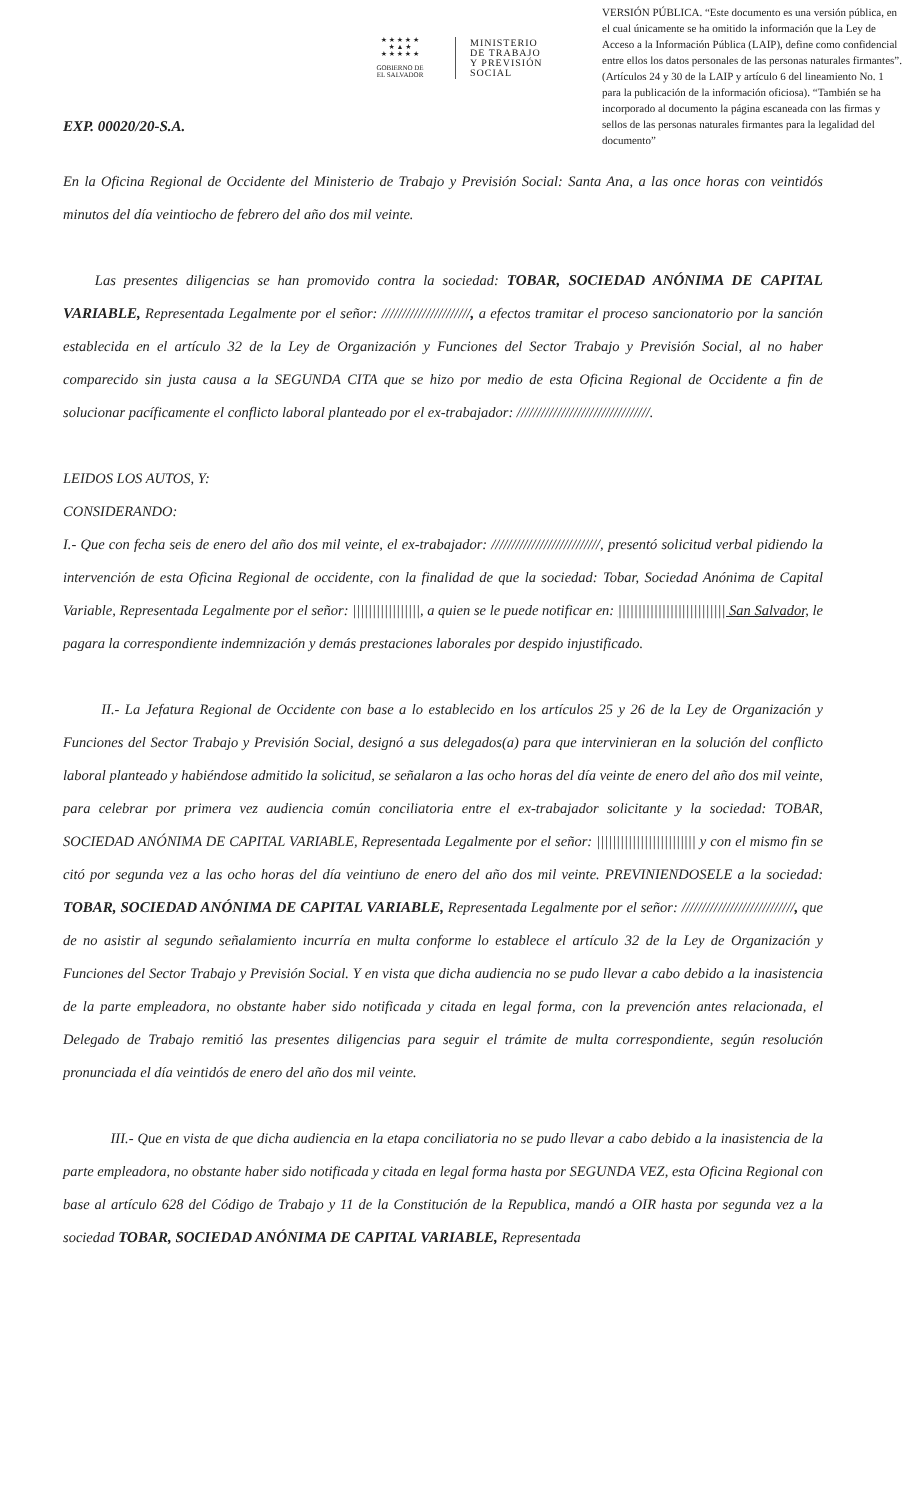VERSIÓN PÚBLICA. “Este documento es una versión pública, en el cual únicamente se ha omitido la información que la Ley de Acceso a la Información Pública (LAIP), define como confidencial entre ellos los datos personales de las personas naturales firmantes”. (Artículos 24 y 30 de la LAIP y artículo 6 del lineamiento No. 1 para la publicación de la información oficiosa). “También se ha incorporado al documento la página escaneada con las firmas y sellos de las personas naturales firmantes para la legalidad del documento”
★ ★ ★ ★ ★
★ ▲ ★
★ ★ ★ ★ ★
GOBIERNO DE
EL SALVADOR
MINISTERIO
DE TRABAJO
Y PREVISIÓN
SOCIAL
EXP. 00020/20-S.A.
En la Oficina Regional de Occidente del Ministerio de Trabajo y Previsión Social: Santa Ana, a las once horas con veintidós minutos del día veintiocho de febrero del año dos mil veinte.
Las presentes diligencias se han promovido contra la sociedad: TOBAR, SOCIEDAD ANÓNIMA DE CAPITAL VARIABLE, Representada Legalmente por el señor: //////////////////////, a efectos tramitar el proceso sancionatorio por la sanción establecida en el artículo 32 de la Ley de Organización y Funciones del Sector Trabajo y Previsión Social, al no haber comparecido sin justa causa a la SEGUNDA CITA que se hizo por medio de esta Oficina Regional de Occidente a fin de solucionar pacíficamente el conflicto laboral planteado por el ex-trabajador: /////////////////////////////////.
LEIDOS LOS AUTOS, Y:
CONSIDERANDO:
I.- Que con fecha seis de enero del año dos mil veinte, el ex-trabajador: ///////////////////////////, presentó solicitud verbal pidiendo la intervención de esta Oficina Regional de occidente, con la finalidad de que la sociedad: Tobar, Sociedad Anónima de Capital Variable, Representada Legalmente por el señor: |||||||||||||||||, a quien se le puede notificar en: ||||||||||||||||||||||||||| San Salvador, le pagara la correspondiente indemnización y demás prestaciones laborales por despido injustificado.
II.- La Jefatura Regional de Occidente con base a lo establecido en los artículos 25 y 26 de la Ley de Organización y Funciones del Sector Trabajo y Previsión Social, designó a sus delegados(a) para que intervinieran en la solución del conflicto laboral planteado y habiéndose admitido la solicitud, se señalaron a las ocho horas del día veinte de enero del año dos mil veinte, para celebrar por primera vez audiencia común conciliatoria entre el ex-trabajador solicitante y la sociedad: TOBAR, SOCIEDAD ANÓNIMA DE CAPITAL VARIABLE, Representada Legalmente por el señor: ||||||||||||||||||||||||| y con el mismo fin se citó por segunda vez a las ocho horas del día veintiuno de enero del año dos mil veinte. PREVINIENDOSELE a la sociedad: TOBAR, SOCIEDAD ANÓNIMA DE CAPITAL VARIABLE, Representada Legalmente por el señor: ////////////////////////////, que de no asistir al segundo señalamiento incurría en multa conforme lo establece el artículo 32 de la Ley de Organización y Funciones del Sector Trabajo y Previsión Social. Y en vista que dicha audiencia no se pudo llevar a cabo debido a la inasistencia de la parte empleadora, no obstante haber sido notificada y citada en legal forma, con la prevención antes relacionada, el Delegado de Trabajo remitió las presentes diligencias para seguir el trámite de multa correspondiente, según resolución pronunciada el día veintidós de enero del año dos mil veinte.
III.- Que en vista de que dicha audiencia en la etapa conciliatoria no se pudo llevar a cabo debido a la inasistencia de la parte empleadora, no obstante haber sido notificada y citada en legal forma hasta por SEGUNDA VEZ, esta Oficina Regional con base al artículo 628 del Código de Trabajo y 11 de la Constitución de la Republica, mandó a OIR hasta por segunda vez a la sociedad TOBAR, SOCIEDAD ANÓNIMA DE CAPITAL VARIABLE, Representada